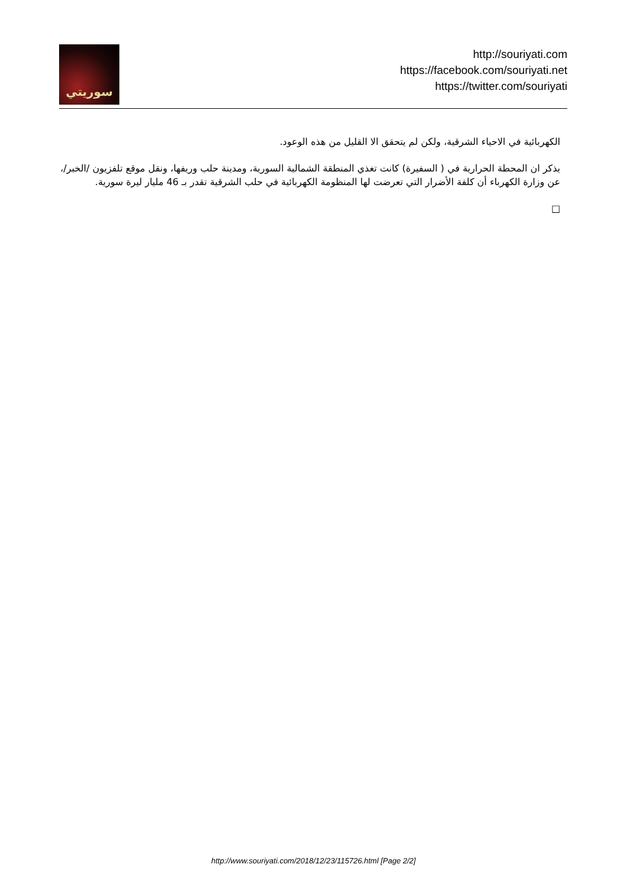سوريتي
http://souriyati.com
https://facebook.com/souriyati.net
https://twitter.com/souriyati
الكهربائية في الاحياء الشرقية، ولكن لم يتحقق الا القليل من هذه الوعود.
يذكر ان المحطة الحرارية في ( السفيرة) كانت تغذي المنطقة الشمالية السورية، ومدينة حلب وريفها، ونقل موقع تلفزيون /الخبر/، عن وزارة الكهرباء أن كلفة الأضرار التي تعرضت لها المنظومة الكهربائية في حلب الشرقية تقدر بـ 46 مليار ليرة سورية.
□
http://www.souriyati.com/2018/12/23/115726.html [Page 2/2]